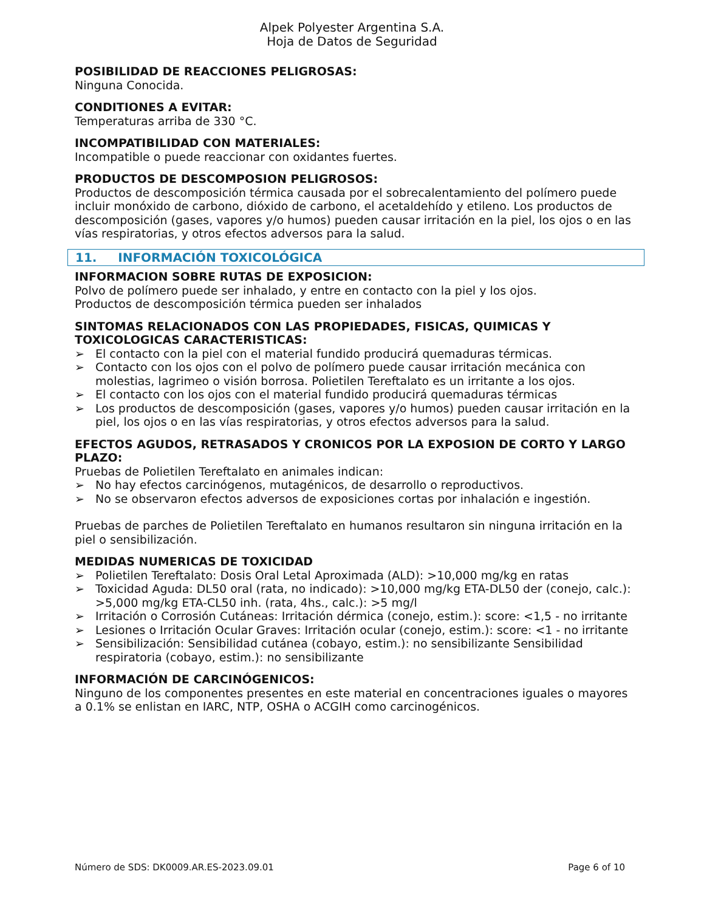Alpek Polyester Argentina S.A.
Hoja de Datos de Seguridad
POSIBILIDAD DE REACCIONES PELIGROSAS:
Ninguna Conocida.
CONDITIONES A EVITAR:
Temperaturas arriba de 330 °C.
INCOMPATIBILIDAD CON MATERIALES:
Incompatible o puede reaccionar con oxidantes fuertes.
PRODUCTOS DE DESCOMPOSION PELIGROSOS:
Productos de descomposición térmica causada por el sobrecalentamiento del polímero puede incluir monóxido de carbono, dióxido de carbono, el acetaldehído y etileno. Los productos de descomposición (gases, vapores y/o humos) pueden causar irritación en la piel, los ojos o en las vías respiratorias, y otros efectos adversos para la salud.
11. INFORMACIÓN TOXICOLÓGICA
INFORMACION SOBRE RUTAS DE EXPOSICION:
Polvo de polímero puede ser inhalado, y entre en contacto con la piel y los ojos.
Productos de descomposición térmica pueden ser inhalados
SINTOMAS RELACIONADOS CON LAS PROPIEDADES, FISICAS, QUIMICAS Y TOXICOLOGICAS CARACTERISTICAS:
➢ El contacto con la piel con el material fundido producirá quemaduras térmicas.
➢ Contacto con los ojos con el polvo de polímero puede causar irritación mecánica con molestias, lagrimeo o visión borrosa. Polietilen Tereftalato es un irritante a los ojos.
➢ El contacto con los ojos con el material fundido producirá quemaduras térmicas
➢ Los productos de descomposición (gases, vapores y/o humos) pueden causar irritación en la piel, los ojos o en las vías respiratorias, y otros efectos adversos para la salud.
EFECTOS AGUDOS, RETRASADOS Y CRONICOS POR LA EXPOSION DE CORTO Y LARGO PLAZO:
Pruebas de Polietilen Tereftalato en animales indican:
➢ No hay efectos carcinógenos, mutagénicos, de desarrollo o reproductivos.
➢ No se observaron efectos adversos de exposiciones cortas por inhalación e ingestión.
Pruebas de parches de Polietilen Tereftalato en humanos resultaron sin ninguna irritación en la piel o sensibilización.
MEDIDAS NUMERICAS DE TOXICIDAD
➢ Polietilen Tereftalato: Dosis Oral Letal Aproximada (ALD): >10,000 mg/kg en ratas
➢ Toxicidad Aguda: DL50 oral (rata, no indicado): >10,000 mg/kg ETA-DL50 der (conejo, calc.): >5,000 mg/kg ETA-CL50 inh. (rata, 4hs., calc.): >5 mg/l
➢ Irritación o Corrosión Cutáneas: Irritación dérmica (conejo, estim.): score: <1,5 - no irritante
➢ Lesiones o Irritación Ocular Graves: Irritación ocular (conejo, estim.): score: <1 - no irritante
➢ Sensibilización: Sensibilidad cutánea (cobayo, estim.): no sensibilizante Sensibilidad respiratoria (cobayo, estim.): no sensibilizante
INFORMACIÓN DE CARCINÓGENICOS:
Ninguno de los componentes presentes en este material en concentraciones iguales o mayores a 0.1% se enlistan en IARC, NTP, OSHA o ACGIH como carcinogénicos.
Número de SDS: DK0009.AR.ES-2023.09.01 Page 6 of 10